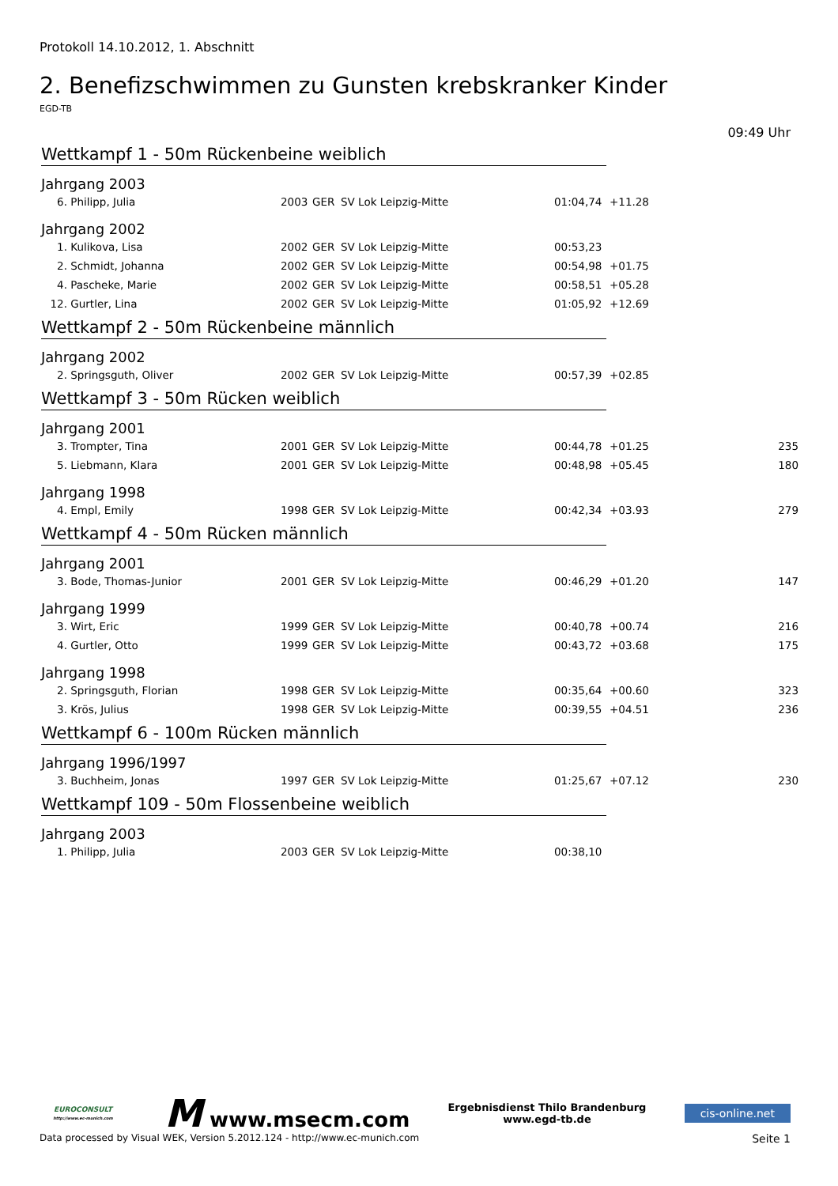Protokoll 14.10.2012, 1. Abschnitt
2. Benefizschwimmen zu Gunsten krebskranker Kinder
EGD-TB
09:49 Uhr
Wettkampf 1 - 50m Rückenbeine weiblich
Jahrgang 2003
| 6. | Philipp, Julia | 2003 | GER | SV Lok Leipzig-Mitte | 01:04,74 | +11.28 | |
Jahrgang 2002
| 1. | Kulikova, Lisa | 2002 | GER | SV Lok Leipzig-Mitte | 00:53,23 | | |
| 2. | Schmidt, Johanna | 2002 | GER | SV Lok Leipzig-Mitte | 00:54,98 | +01.75 | |
| 4. | Pascheke, Marie | 2002 | GER | SV Lok Leipzig-Mitte | 00:58,51 | +05.28 | |
| 12. | Gurtler, Lina | 2002 | GER | SV Lok Leipzig-Mitte | 01:05,92 | +12.69 | |
Wettkampf 2 - 50m Rückenbeine männlich
Jahrgang 2002
| 2. | Springsguth, Oliver | 2002 | GER | SV Lok Leipzig-Mitte | 00:57,39 | +02.85 | |
Wettkampf 3 - 50m Rücken weiblich
Jahrgang 2001
| 3. | Trompter, Tina | 2001 | GER | SV Lok Leipzig-Mitte | 00:44,78 | +01.25 | 235 |
| 5. | Liebmann, Klara | 2001 | GER | SV Lok Leipzig-Mitte | 00:48,98 | +05.45 | 180 |
Jahrgang 1998
| 4. | Empl, Emily | 1998 | GER | SV Lok Leipzig-Mitte | 00:42,34 | +03.93 | 279 |
Wettkampf 4 - 50m Rücken männlich
Jahrgang 2001
| 3. | Bode, Thomas-Junior | 2001 | GER | SV Lok Leipzig-Mitte | 00:46,29 | +01.20 | 147 |
Jahrgang 1999
| 3. | Wirt, Eric | 1999 | GER | SV Lok Leipzig-Mitte | 00:40,78 | +00.74 | 216 |
| 4. | Gurtler, Otto | 1999 | GER | SV Lok Leipzig-Mitte | 00:43,72 | +03.68 | 175 |
Jahrgang 1998
| 2. | Springsguth, Florian | 1998 | GER | SV Lok Leipzig-Mitte | 00:35,64 | +00.60 | 323 |
| 3. | Krös, Julius | 1998 | GER | SV Lok Leipzig-Mitte | 00:39,55 | +04.51 | 236 |
Wettkampf 6 - 100m Rücken männlich
Jahrgang 1996/1997
| 3. | Buchheim, Jonas | 1997 | GER | SV Lok Leipzig-Mitte | 01:25,67 | +07.12 | 230 |
Wettkampf 109 - 50m Flossenbeine weiblich
Jahrgang 2003
| 1. | Philipp, Julia | 2003 | GER | SV Lok Leipzig-Mitte | 00:38,10 | | |
EUROCONSULT
http://www.ec-munich.com
M www.msecm.com
Ergebnisdienst Thilo Brandenburg
www.egd-tb.de
cis-online.net
Data processed by Visual WEK, Version 5.2012.124 - http://www.ec-munich.com Seite 1